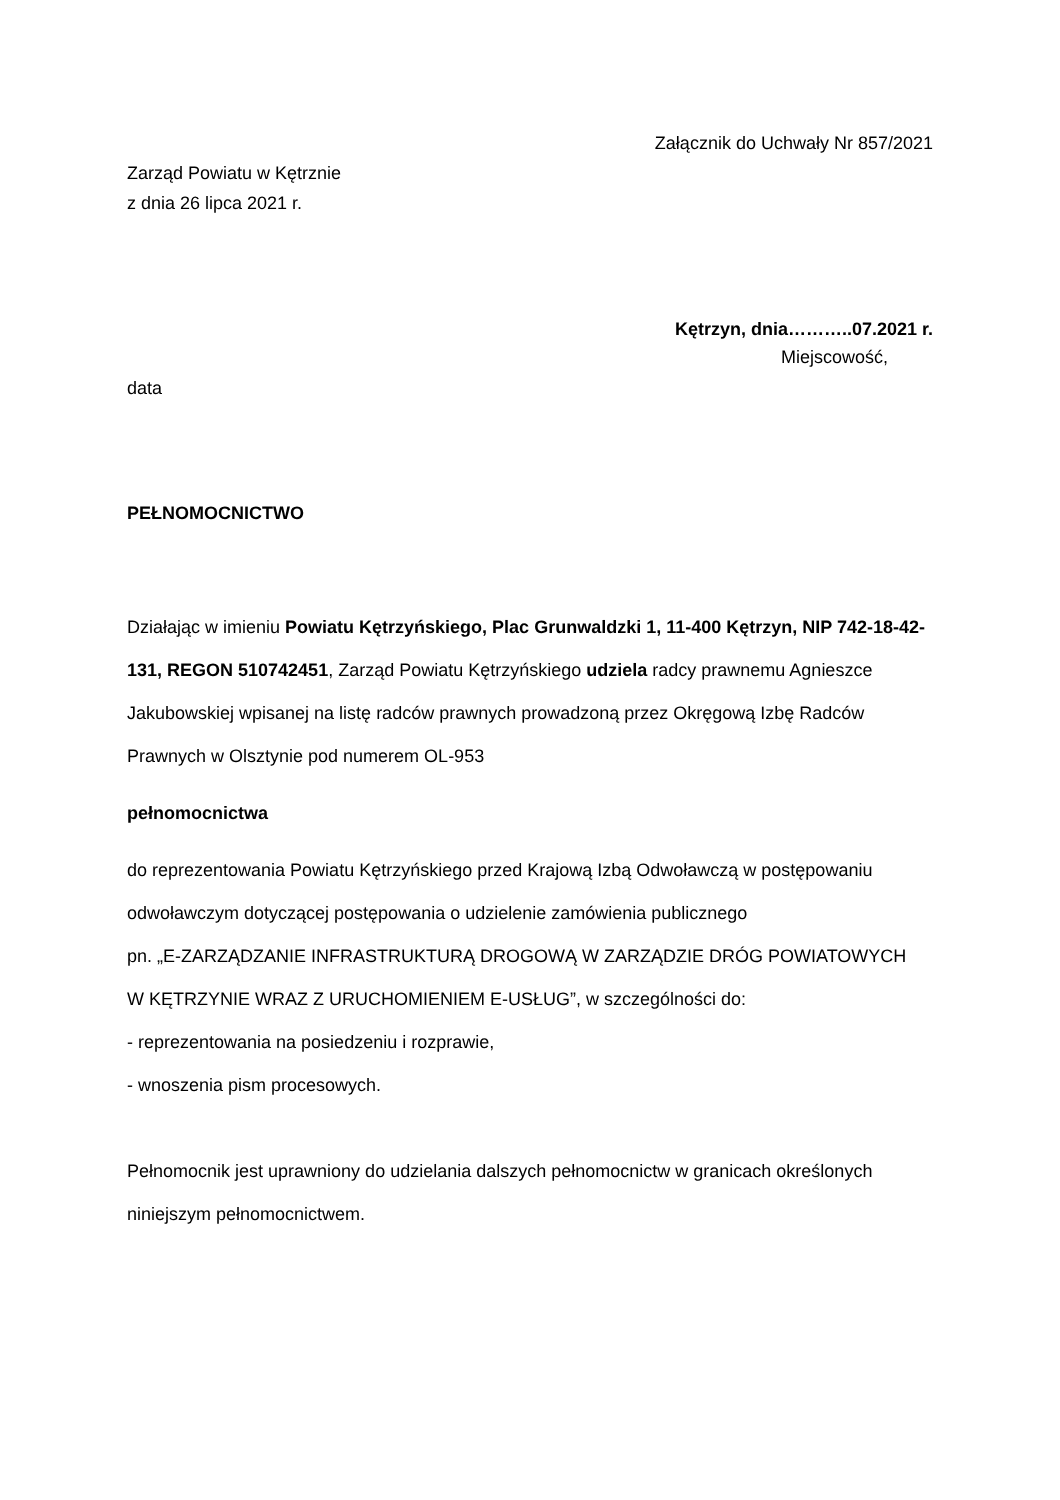Załącznik do Uchwały Nr 857/2021
Zarząd Powiatu w Kętrznie
z dnia 26 lipca 2021 r.
Kętrzyn, dnia………..07.2021 r.
Miejscowość,
data
PEŁNOMOCNICTWO
Działając w imieniu Powiatu Kętrzyńskiego, Plac Grunwaldzki 1, 11-400 Kętrzyn, NIP 742-18-42-131, REGON 510742451, Zarząd Powiatu Kętrzyńskiego udziela radcy prawnemu Agnieszce Jakubowskiej wpisanej na listę radców prawnych prowadzoną przez Okręgową Izbę Radców Prawnych w Olsztynie pod numerem OL-953
pełnomocnictwa
do reprezentowania Powiatu Kętrzyńskiego przed Krajową Izbą Odwoławczą w postępowaniu odwoławczym dotyczącej postępowania o udzielenie zamówienia publicznego
pn. „E-ZARZĄDZANIE INFRASTRUKTURĄ DROGOWĄ W ZARZĄDZIE DRÓG POWIATOWYCH
W KĘTRZYNIE WRAZ Z URUCHOMIENIEM E-USŁUG”, w szczególności do:
- reprezentowania na posiedzeniu i rozprawie,
- wnoszenia pism procesowych.
Pełnomocnik jest uprawniony do udzielania dalszych pełnomocnictw w granicach określonych niniejszym pełnomocnictwem.